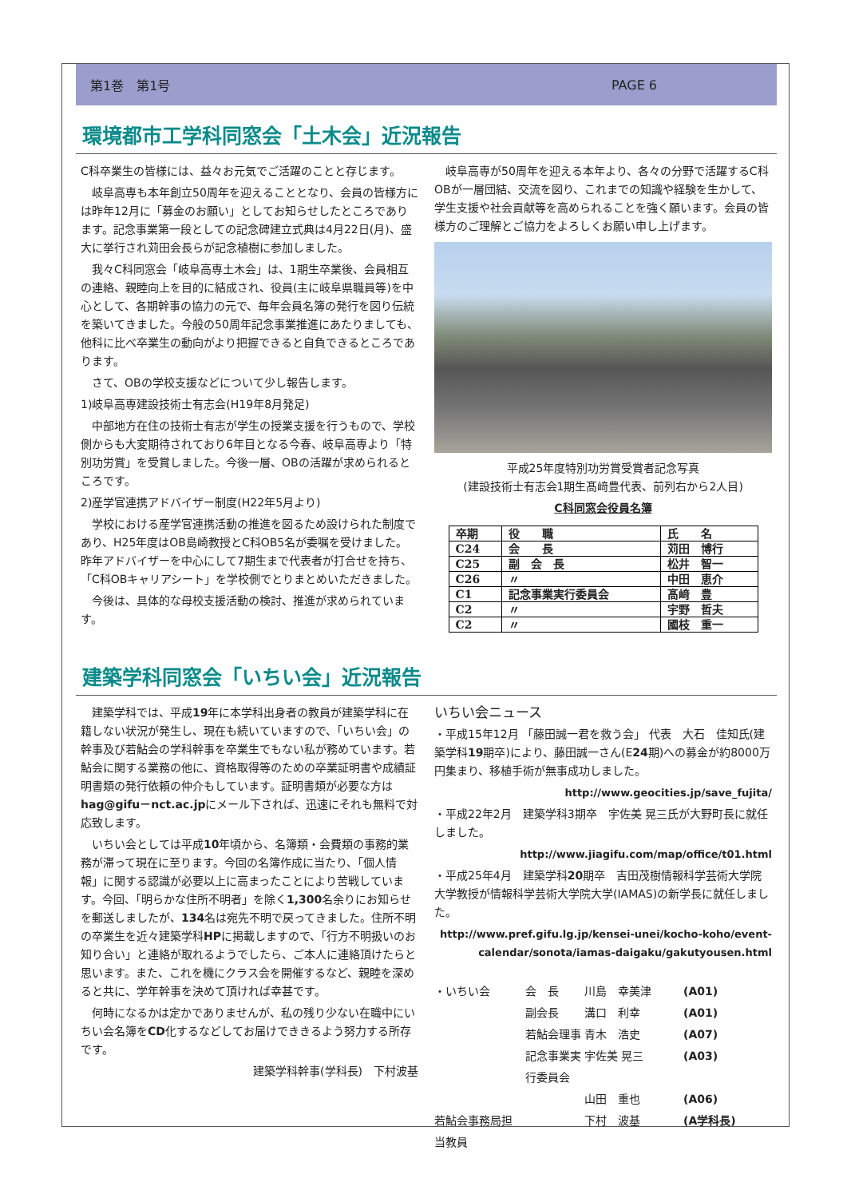第1巻　第1号 PAGE 6
環境都市工学科同窓会「土木会」近況報告
C科卒業生の皆様には、益々お元気でご活躍のことと存じます。
　岐阜高専も本年創立50周年を迎えることとなり、会員の皆様方には昨年12月に「募金のお願い」としてお知らせしたところであります。記念事業第一段としての記念碑建立式典は4月22日(月)、盛大に挙行され苅田会長らが記念植樹に参加しました。
　我々C科同窓会「岐阜高専土木会」は、1期生卒業後、会員相互の連絡、親睦向上を目的に結成され、役員(主に岐阜県職員等)を中心として、各期幹事の協力の元で、毎年会員名簿の発行を図り伝統を築いてきました。今般の50周年記念事業推進にあたりましても、他科に比べ卒業生の動向がより把握できると自負できるところであります。
　さて、OBの学校支援などについて少し報告します。
1)岐阜高専建設技術士有志会(H19年8月発足)
　中部地方在住の技術士有志が学生の授業支援を行うもので、学校側からも大変期待されており6年目となる今春、岐阜高専より「特別功労賞」を受賞しました。今後一層、OBの活躍が求められるところです。
2)産学官連携アドバイザー制度(H22年5月より)
　学校における産学官連携活動の推進を図るため設けられた制度であり、H25年度はOB島崎教授とC科OB5名が委嘱を受けました。昨年アドバイザーを中心にして7期生まで代表者が打合せを持ち、「C科OBキャリアシート」を学校側でとりまとめいただきました。
　今後は、具体的な母校支援活動の検討、推進が求められています。
　岐阜高専が50周年を迎える本年より、各々の分野で活躍するC科OBが一層団結、交流を図り、これまでの知識や経験を生かして、学生支援や社会貢献等を高められることを強く願います。会員の皆様方のご理解とご協力をよろしくお願い申し上げます。
平成25年度特別功労賞受賞者記念写真
(建設技術士有志会1期生髙﨑豊代表、前列右から2人目)
C科同窓会役員名簿
| 卒期 | 役 職 | 氏 名 |
| --- | --- | --- |
| C24 | 会 長 | 苅田 博行 |
| C25 | 副 会 長 | 松井 智一 |
| C26 | 〃 | 中田 恵介 |
| C1 | 記念事業実行委員会 | 髙﨑 豊 |
| C2 | 〃 | 宇野 哲夫 |
| C2 | 〃 | 國枝 重一 |
建築学科同窓会「いちい会」近況報告
　建築学科では、平成19年に本学科出身者の教員が建築学科に在籍しない状況が発生し、現在も続いていますので、「いちい会」の幹事及び若鮎会の学科幹事を卒業生でもない私が務めています。若鮎会に関する業務の他に、資格取得等のための卒業証明書や成績証明書類の発行依頼の仲介もしています。証明書類が必要な方はhag@gifu－nct.ac.jpにメール下されば、迅速にそれも無料で対応致します。
　いちい会としては平成10年頃から、名簿類・会費類の事務的業務が滞って現在に至ります。今回の名簿作成に当たり、「個人情報」に関する認識が必要以上に高まったことにより苦戦しています。今回、「明らかな住所不明者」を除く1,300名余りにお知らせを郵送しましたが、134名は宛先不明で戻ってきました。住所不明の卒業生を近々建築学科HPに掲載しますので、「行方不明扱いのお知り合い」と連絡が取れるようでしたら、ご本人に連絡頂けたらと思います。また、これを機にクラス会を開催するなど、親睦を深めると共に、学年幹事を決めて頂ければ幸甚です。
　何時になるかは定かでありませんが、私の残り少ない在職中にいちい会名簿をCD化するなどしてお届けでききるよう努力する所存です。
建築学科幹事(学科長)　下村波基
いちい会ニュース
・平成15年12月 「藤田誠一君を救う会」 代表　大石　佳知氏(建築学科19期卒)により、藤田誠一さん(E24期)への募金が約8000万円集まり、移植手術が無事成功しました。
http://www.geocities.jp/save_fujita/
・平成22年2月　建築学科3期卒　宇佐美 晃三氏が大野町長に就任しました。
http://www.jiagifu.com/map/office/t01.html
・平成25年4月　建築学科20期卒　吉田茂樹情報科学芸術大学院大学教授が情報科学芸術大学院大学(IAMAS)の新学長に就任しました。
http://www.pref.gifu.lg.jp/kensei-unei/kocho-koho/event-calendar/sonota/iamas-daigaku/gakutyousen.html
・いちい会 会　長 川島　幸美津 (A01)
副会長 溝口　利幸 (A01)
若鮎会理事 青木　浩史 (A07)
記念事業実行委員会 宇佐美 晃三 (A03)
山田　重也 (A06)
若鮎会事務局担当教員 下村　波基 (A学科長)